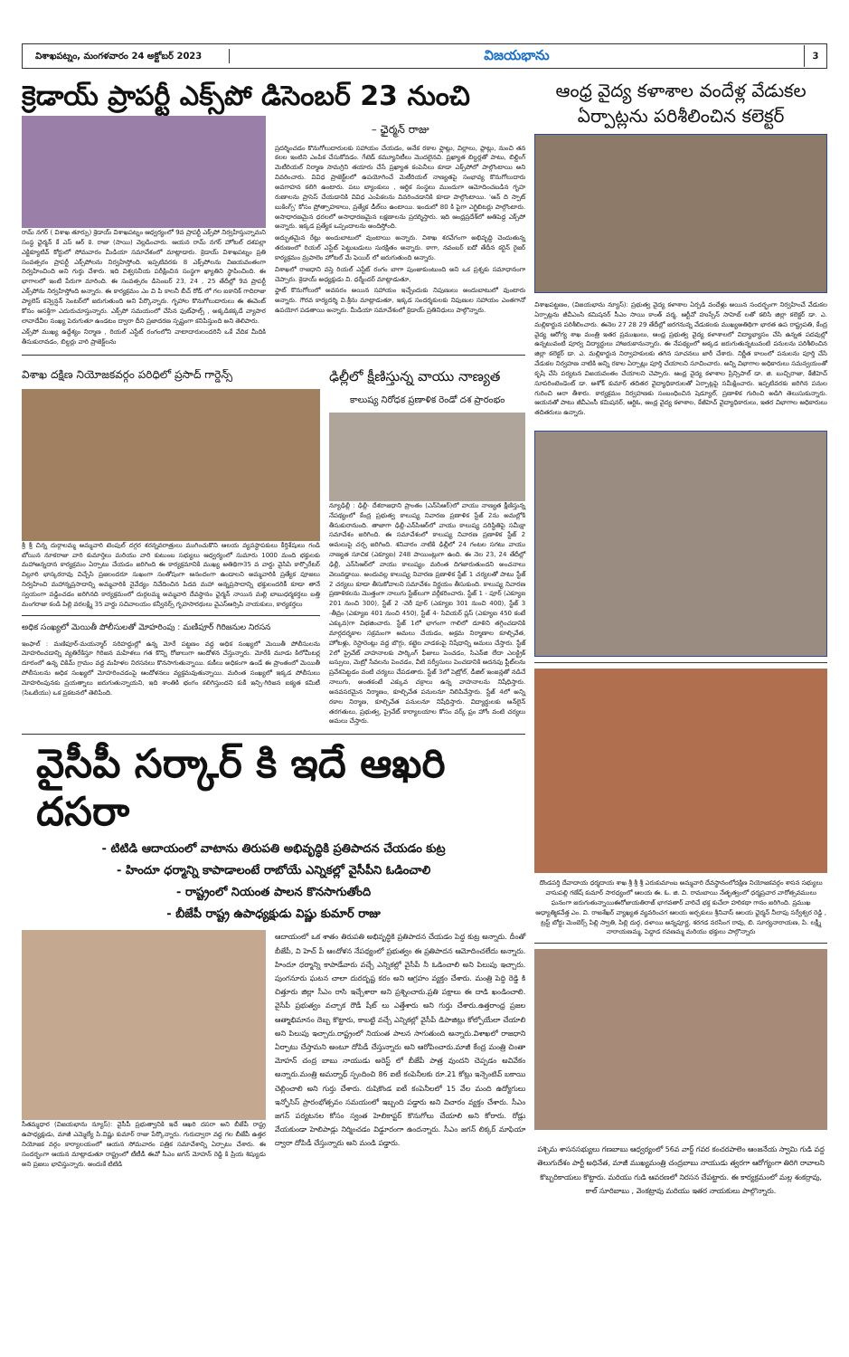విశాఖపట్నం, మంగళవారం 24 అక్టోబర్ 2023
విజయభాను
3
క్రెడాయ్ ప్రాపర్టీ ఎక్స్‌పో డిసెంబర్ 23 నుంచి
రామ్ నగర్ ( విశాఖ తూర్పు) క్రెడాయ్ విశాఖపట్నం ఆధ్వర్యంలో 9వ ప్రాపర్టీ ఎక్స్‌పో నిర్వహిస్తున్నామని సంస్థ ఛైర్మన్ కే ఎస్ ఆర్ కె. రాజు (సాయి) వెల్లడించారు. ఆయన రామ్ నగర్ హోటల్ దశపల్లా ఎక్జిక్యూటివ్ కోర్టులో సోమవారం మీడియా సమావేశంలో మాట్లాడారు. క్రెడాయ్ విశాఖపట్నం ప్రతి సంవత్సరం ప్రాపర్టీ ఎక్స్‌పోలను నిర్వహిస్తోంది. ఇప్పటివరకు 8 ఎక్స్‌పోలను విజయవంతంగా నిర్వహించింది అని గుర్తు చేశారు. ఇది విశ్వసనీయ పరీక్షించిన సంస్థగా ఖ్యాతిని స్థాపించింది. ఈ భాగాలలో ఇంటి పేరుగా మారింది. ఈ సంవత్సరం డిసెంబర్ 23, 24 , 25 తేదీల్లో 9వ ప్రాపర్టీ ఎక్స్‌పోను నిర్వహిస్తోంది అన్నారు. ఈ కార్యక్రమం ఎం వి పి కాలనీ బీచ్ రోడ్ లో గల ఐకానిక్ గాదిరాజు ప్యాలెస్ కన్వెన్షన్ సెంటర్‌లో జరుగుతుంది అని పేర్కొన్నారు. గృహాల కొనుగోలుదారులు ఈ ఈవెంట్ కోసం ఆసక్తిగా ఎదురుచూస్తున్నారు. ఎక్స్‌పో సమయంలో చేసిన ఫుట్‌ఫాల్స్ , అక్కడికక్కడే వ్యాపార లావాదేవీల సంఖ్య పెరుగుతూ ఉండటం ద్వారా దీని ప్రజాదరణ స్పష్టంగా కనిపిస్తుంది అని తెలిపారు.
ఎక్స్‌పో ముఖ్య ఉద్దేశ్యం నిర్మాణ , రియల్ ఎస్టేట్ రంగంలోని వాటాదారులందరినీ ఒకే వేదిక మీదికి తీసుకురావడం, బిల్డర్లు వారి ప్రాజెక్ట్‌లను
– ఛైర్మన్ రాజు
ప్రదర్శించడం కొనుగోలుదారులకు సహాయం చేయడం, అనేక రకాల ఫ్లాట్లు, విల్లాలు, ప్లాట్లు, నుంచి తన కలల ఇంటిని ఎంపిక చేసుకోవడం. గేటెడ్ కమ్యూనిటీలు మొదలైనవి. ప్రఖ్యాత బిల్డర్లతో పాటు, బిల్డింగ్ మెటీరియల్ నిర్మాణ సామగ్రిని తయారు చేసే ప్రఖ్యాత కంపెనీలు కూడా ఎక్స్‌పోలో పాల్గొంటాయి అని వివరించారు. వివిధ ప్రాజెక్ట్‌లలో ఉపయోగించే మెటీరియల్ నాణ్యతపై సంభావ్య కొనుగోలుదారు అవగాహన కలిగి ఉంటారు. పలు బ్యాంకులు , ఆర్థిక సంస్థలు ముందుగా ఆమోదించబడిన గృహ రుణాలను ప్రాసెస్ చేయడానికి వివిధ ఎంపికలను వివరించడానికి కూడా పాల్గొంటాయి. 'ఆన్ ది స్పాట్ బుకింగ్స్' కోసం ప్రోత్సాహకాలు, ప్రత్యేక డీల్‌లు ఉంటాయి. ఇందులో 80 కి పైగా ఎగ్జిబిటర్లు పాల్గొంటారు. అసాధారణమైన ధరలలో అసాధారణమైన లక్షణాలను ప్రదర్శిస్తారు. ఇది ఆంధ్రప్రదేశ్‌లో అతిపెద్ద ఎక్స్‌పో అన్నారు. ఇక్కడ ప్రత్యేక ఒప్పందాలను అందిస్తోంది.
అద్భుతమైన రేట్లు అందుబాటులో వుంటాయి అన్నారు. విశాఖ శరవేగంగా అభివృద్ధి చెందుతున్న తరుణంలో రియల్ ఎస్టేట్ పెట్టుబడులు సురక్షితం అన్నారు. కాగా, నవంబర్ ఐదో తేదీన కర్టెన్ రైజర్ కార్యక్రమం మ్రపాలెం హోటల్ మే ఫెయిర్ లో జరుగుతుంది అన్నారు.
విశాఖలో రాజధాని వస్తె రియల్ ఎస్టేట్ రంగం బాగా పుంజుకుంటుంది అని ఒక ప్రశ్నకు సమాధానంగా చెప్పారు. క్రెడాయ్ అధ్యక్షుడు వి. ధర్మేందర్ మాట్లాడుతూ,
ఫ్లాట్ కొనుగోలులో అవసరం అయిన సహాయం ఇచ్చేందుకు నిపుణులు అందుబాటులో వుంటారు అన్నారు. గౌరవ కార్యదర్శి వి.శ్రీను మాట్లాడుతూ, ఇక్కడ సందర్శకులకు నిపుణుల సహాయం ఎంతగానో ఉపయోగ పడతాయి అన్నారు. మీడియా సమావేశంలో క్రెడాయ్ ప్రతినిధులు పాల్గొన్నారు.
విశాఖ దక్షిణ నియోజకవర్గం పరిధిలో ప్రసాద్ గార్డెన్స్
శ్రీ శ్రీ చిన్న దుర్గాలమ్మ అమ్మవారి టెంపుల్ దగ్గర శరన్నవరాత్రులు ముగించుకొని ఆలయ వ్యవస్థాపకులు కీర్తిశేషులు గండి బోయిన నూకరాజు వారి కుమార్తెలు మరియు వారి కుటుంబ సభ్యులు ఆధ్వర్యంలో సుమారు 1000 మంది భక్తులకు మహాఅన్నదాన కార్యక్రమం ఏర్పాటు చేయడం జరిగింది ఈ కార్యక్రమానికి ముఖ్య అతిథిగా35 వ వార్డు వైసిపి కార్పొరేటర్ విల్లూరి భాస్కరరావు విచ్చేసి ప్రజలందరూ సుఖంగా సంతోషంగా ఆనందంగా ఉండాలని అమ్మవారికి ప్రత్యేక పూజలు నిర్వహించి మహాన్నప్రసాదాన్ని అమ్మవారికి నైవేద్యం నివేదించిన పిదవ మహా అన్నప్రసాదాన్ని భక్తులందరికీ కూడా తానే స్వయంగా వడ్డించడం జరిగినది కార్యక్రమంలో దుర్గలమ్మ అమ్మవారి దేవస్థానం ఛైర్మన్ నాయిన మల్లి బాబుధర్మకర్తలు బత్తి మంగరాజు కండి పిల్లి వరలక్ష్మి 35 వార్డు సచివాలయం కన్వీనర్స్ గృహసారథులు వైఎస్ఆర్సిపి నాయకులు, కార్యకర్తలు
అధిక సంఖ్యలో మెయితీ పోలీసులతో మోహరింపు : మణిపూర్ గిరిజనుల నిరసన
ఇంఫాల్ : మణిపూర్-మయన్మార్ సరిహద్దుల్లో ఉన్న మోరే పట్టణం వద్ద అధిక సంఖ్యలో మెయితీ పోలీసులను మోహరించడాన్ని వ్యతిరేకిస్తూ గిరిజన మహిళలు గత కొన్ని రోజులుగా ఆందోళన చేస్తున్నారు. మోరేకి మూడు కిలోమీటర్ల దూరంలో ఉన్న చికిమ్ గ్రామం వద్ద మహిళల నిరసనలు కొనసాగుతున్నాయి. కుకీలు అధికంగా ఉండే ఈ ప్రాంతంలో మెయితీ పోలీసులను అధిక సంఖ్యలో మోహరించడంపై ఆందోళనలు వ్యక్తమవుతున్నాయి. మరింత సంఖ్యలో ఇక్కడ పోలీసులు మోహరింపునకు ప్రయత్నాలు జరుగుతున్నాయని, ఇది శాంతికి భంగం కలిగిస్తుందని కుకీ ఇన్పి-గిరిజన ఐక్యత కమిటీ (సిఒటియు) ఒక ప్రకటనలో తెలిపింది.
ఢిల్లీలో క్షీణిస్తున్న వాయు నాణ్యత
కాలుష్య నిరోధక ప్రణాళిక రెండో దశ ప్రారంభం
న్యూఢిల్లీ : ఢిల్లీ- దేశరాజధాని ప్రాంతం (ఎన్‌సిఆర్)లో వాయు నాణ్యత క్షీణిస్తున్న నేపథ్యంలో కేంద్ర ప్రభుత్వ కాలుష్య నివారణ ప్రణాళిక స్టేజ్ 2ను అమల్లోకి తీసుకురానుంది. తాజాగా ఢిల్లీ-ఎన్‌సిఆర్‌లో వాయు కాలుష్య పరిస్థితిపై సమీక్షా సమావేశం జరిగింది. ఈ సమావేశంలో కాలుష్య నివారణ ప్రణాళిక స్టేజ్ 2 అమలుపై చర్చ జరిగింది. శనివారం నాటికి ఢిల్లీలో 24 గంటల సగటు వాయు నాణ్యత సూచిక (ఎక్యూఐ) 248 పాయింట్లుగా ఉంది. ఈ నెల 23, 24 తేదీల్లో ఢిల్లీ, ఎన్‌సిఆర్‌లో వాయు కాలుష్యం మరింత దిగజారుతుందని అంచనాలు వెలువడ్డాయి. అందువల్ల కాలుష్య నివారణ ప్రణాళిక స్టేజ్ 1 చర్యలతో పాటు స్టేజ్ 2 చర్యలు కూడా తీసుకోవాలని సమావేశం నిర్ణయం తీసుకుంది. కాలుష్య నివారణ ప్రణాళికలను మొత్తంగా నాలుగు స్టేజ్‌లుగా వర్గీకరించారు. స్టేజ్ 1 - పూర్ (ఎక్యూఐ 201 నుంచి 300), స్టేజ్ 2 -వెరీ పూర్ (ఎక్యూఐ 301 నుంచి 400), స్టేజ్ 3 -తీవ్రం (ఎక్యూఐ 401 నుంచి 450), స్టేజ్ 4- సివియర్ ప్లస్ (ఎక్యూఐ 450 కంటే ఎక్కువ)గా విభజించారు. స్టేజ్ 1లో భాగంగా గాలిలో దూళిని తగ్గించడానికి మార్గదర్శకాల సక్రమంగా అమలు చేయడం, అక్రమ నిర్మాణాల కూల్చివేత, హోటళ్లు, రెస్టారెంట్లు వద్ద బొగ్గు, కట్టెల వాడకంపై నిషేధాన్ని అమలు చేస్తారు. స్టేజ్ 2లో ప్రైవేట్ వాహనాలకు పార్కింగ్ ఫీజులు పెంచడం, సిఎన్‌జి లేదా ఎలక్ట్రిక్ బస్సులు, మెట్రో సేవలను పెంచడం, వీటి సర్వీసులు పెంచడానికి అదనపు ఫ్లీట్‌లను ప్రవేశపెట్టడం వంటి చర్యలు చేపడతారు. స్టేజ్ 3లో పెట్రోల్, డీజిల్ ఇంజన్లతో నడిచే నాలుగు, అంతకంటే ఎక్కువ చక్రాలు ఉన్న వాహనాలను నిషేధిస్తారు. అనవసరమైన నిర్మాణం, కూల్చివేత పనులనూ నిలిపివేస్తారు. స్టేజ్ 4లో అన్ని రకాల నిర్మాణ, కూల్చివేత పనులనూ నిషేధిస్తారు. విద్యార్థులకు ఆన్‌లైన్ తరగతులు, ప్రభుత్వ, ప్రైవేట్ కార్యాలయాల కోసం వర్క్ ఫ్రం హోం వంటి చర్యలు అమలు చేస్తారు.
వైసీపీ సర్కార్ కి ఇదే ఆఖరి దసరా
- టిటిడి ఆదాయంలో వాటాను తిరుపతి అభివృద్ధికి ప్రతిపాదన చేయడం కుట్ర
- హిందూ ధర్మాన్ని కాపాడాలంటే రాబోయే ఎన్నికల్లో వైసీపీని ఓడించాలి
- రాష్ట్రంలో నియంత పాలన కొనసాగుతోంది
- బీజేపీ రాష్ట్ర ఉపాధ్యక్షుడు విష్ణు కుమార్ రాజు
సీతమ్మధార (విజయభాను న్యూస్): వైసీపీ ప్రభుత్వానికి ఇదే ఆఖరి దసరా అని బీజేపీ రాష్ట్ర ఉపాధ్యక్షుడు, మాజీ ఎమ్మెల్యే పి.విష్ణు కుమార్ రాజు పేర్కొన్నారు. గురుద్వారా వద్ద గల బీజేపీ ఉత్తర నియోజక వర్గం కార్యాలయంలో ఆయన సోమవారం పత్రిక సమావేశాన్ని ఏర్పాటు చేశారు. ఈ సందర్భంగా ఆయన మాట్లాడుతూ రాష్ట్రంలో టీటీడీ ఈవో సీఎం జగన్ మోహన్ రెడ్డి కి ప్రియ శిష్యుడు అని ప్రజలు భావిస్తున్నారు. అందుకే టిటిడి
ఆదాయంలో ఒక శాతం తిరుపతి అభివృద్ధికి ప్రతిపాదన చేయడం పెద్ద కుట్ర అన్నారు. దీంతో బీజేపీ, వి హెచ్ పీ ఆందోళన నేపథ్యంలో ప్రభుత్వం ఈ ప్రతిపాదన ఆమోదించలేదు అన్నారు. హిందూ ధర్మాన్ని కాపాడేవారు వచ్చే ఎన్నికల్లో వైసీపీ నీ ఓడించాలి అని పిలుపు ఇచ్చారు. పుంగనూరు ఘటన చాలా దురదృష్ట కరం అని ఆగ్రహం వ్యక్తం చేశారు. మంత్రి పెద్ది రెడ్డి కి చిత్తూరు జిల్లా సీఎం రాసి ఇచ్చేశారా అని ప్రశ్నించారు.ప్రతి పక్షాలు ఈ దాడి ఖండించాలి. వైసీపీ ప్రభుత్వం వచ్చాక రౌడీ షీట్ లు ఎత్తేశారు అని గుర్తు చేశారు.ఉత్తరాంధ్ర ప్రజల ఆత్మాభిమానం దెబ్బ కొట్టారు, కాబట్టి వచ్చే ఎన్నికల్లో వైసీపీ డిపాజిట్లు కోల్పోయేలా చేయాలి అని పిలుపు ఇచ్చారు.రాష్ట్రంలో నియంత పాలన సాగుతుంది అన్నారు.విశాఖలో రాజధాని ఏర్పాటు చేస్తామని అంటూ దోపిడీ చేస్తున్నారు అని ఆరోపించారు.మాజీ కేంద్ర మంత్రి చింతా మోహన్ చంద్ర బాబు నాయుడు అరెస్ట్ లో బీజేపీ పాత్ర వుందని చెప్పడం అవివేకం అన్నారు.మంత్రి అమర్నాథ్ స్పందించి 86 ఐటీ కంపెనీలకు రూ.21 కోట్లు ఇన్సెంటివ్ బకాయి చెల్లించాలి అని గుర్తు చేశారు. రుషికొండ ఐటీ కంపెనీలలో 15 వేల మంది ఉద్యోగులు ఇన్ఫోసిస్ ప్రారంభోత్సవం సమయంలో ఇబ్బంది పడ్డారు అని విచారం వ్యక్తం చేశారు. సీఎం జగన్ పర్యటనల కోసం స్వంత హెలికాప్టర్ కొనుగోలు చేయాలి అని కోరారు. రోడ్లు వేయకుండా హెలిపాడ్లు నిర్మించడం విడ్డూరంగా ఉందన్నారు. సీఎం జగన్ లిక్కర్ మాఫియా ద్వారా దోపిడీ చేస్తున్నారు అని మండి పడ్డారు.
ఆంధ్ర వైద్య కళాశాల వందేళ్ల వేడుకల ఏర్పాట్లను పరిశీలించిన కలెక్టర్
విశాఖపట్టణం, (విజయభాను న్యూస్): ప్రభుత్వ వైద్య కళాశాల ఏర్పడి వందేళ్లు అయిన సందర్భంగా నిర్వహించే వేడుకల ఏర్పాట్లను జీవీఎంసి కమిషనర్ సీఎం సాయి కాంత్ వర్మ, ఆర్టీవో హుస్సేన్ సాహెబ్ లతో కలిసి జిల్లా కలెక్టర్ డా. ఎ. మల్లికార్జున పరిశీలించారు. ఈనెల 27 28 29 తేదీల్లో జరగనున్న వేడుకలకు ముఖ్యఅతిథిగా భారత ఉప రాష్ట్రపతి, కేంద్ర వైద్య ఆరోగ్య శాఖ మంత్రి ఇతర ప్రముఖులు, ఆంధ్ర ప్రభుత్వ వైద్య కళాశాలలో విద్యాభ్యాసం చేసి ఉన్నత పదవుల్లో ఉన్నటువంటి పూర్వ విద్యార్థులు హాజరుకానున్నారు. ఈ నేపథ్యంలో అక్కడ జరుగుతున్నటువంటి పనులను పరిశీలించిన జిల్లా కలెక్టర్ డా. ఎ. మల్లికార్జున నిర్వాహకులకు తగిన సూచనలు జారీ చేశారు. నిర్ణీత కాలంలో పనులను పూర్తి చేసి వేడుకల నిర్వహణ నాటికి అన్ని రకాల ఏర్పాట్లు పూర్తి చేయాలని సూచించారు. అన్ని విభాగాల అధికారులు సమన్వయంతో కృషి చేసి పర్యటన విజయవంతం చేయాలని చెప్పారు. ఆంధ్ర వైద్య కళాశాల ప్రిన్సిపాల్ డా. జి. బుచ్చిరాజు, కేజీహెచ్ సూపరింటెండెంట్ డా. అశోక్ కుమార్ తదితర వైద్యాధికారులతో ఏర్పాట్లపై సమీక్షించారు. ఇప్పటివరకు జరిగిన పనుల గురించి ఆరా తీశారు. కార్యక్రమం నిర్వహణకు సంబంధించిన షెడ్యూల్, ప్రణాళిక గురించి అడిగి తెలుసుకున్నారు. ఆయనతో పాటు జీవీఎంసీ కమిషనర్, ఆర్టిఓ, ఆంధ్ర వైద్య కళాశాల, కేజీహెచ్ వైద్యాధికారులు, ఇతర విభాగాల అధికారులు తదితరులు ఉన్నారు.
దొండపర్తి దేవాదాయ ధర్మదాయ శాఖ శ్రీ శ్రీ శ్రీ ఎరుకుమాంబ అమ్మవారి దేవస్థానంలోదక్షిణ నియోజకవర్గం శాసన సభ్యులు వాసుపల్లి గణేష్ కుమార్ సారధ్యంలో ఆలయ ఈ. ఓ. జి. వి. రామబాయి నేతృత్వంలో ధర్మప్రచార వారోత్సవములు ఘనంగా జరుగుతున్నాయిఈరోజుయతిరాజ్ భాగవతార్ వారిచే భక్త కుచేలా హరికథా గానం జరిగింది. ప్రముఖ ఆధ్యాత్మికవేత్త ఎం. వి. రాజశేఖర్ వ్యాఖ్యత వ్యవరించగ ఆలయ అర్చకులు శ్రీనివాస్ ఆలయ ఛైర్మన్ నీలాపు సర్వేశ్వర రెడ్డి , ట్రస్ట్ బోర్డు మెంబెర్స్ పిల్లి స్వాతి, పిల్లి దుర్గ, దళాయి అన్నపూర్ణ, శరగడ నరసింగ రావు, బి. సూర్యనారాయణ, పి. లక్ష్మీ నారాయణమ్మ, పెద్దాడ రవణమ్మ మరియు భక్తులు పాల్గొన్నారు
పశ్చిమ శాసనసభ్యులు గణబాబు ఆధ్వర్యంలో 56వ వార్డ్ గవర కంచరపాలెం ఆంజనేయ స్వామి గుడి వద్ద తెలుగుదేశం పార్టీ అధినేత, మాజీ ముఖ్యమంత్రి చంద్రబాబు నాయుడు త్వరగా ఆరోగ్యంగా తిరిగి రావాలని కొబ్బరికాయలు కొట్టారు. మరియు గుడి ఆవరణలో నిరసన చేపట్టారు. ఈ కార్యక్రమంలో మల్ల శంకర్రావు, కాల్ సూరిబాబు , వెంకట్రావు మరియు ఇతర నాయకులు పాల్గొన్నారు.